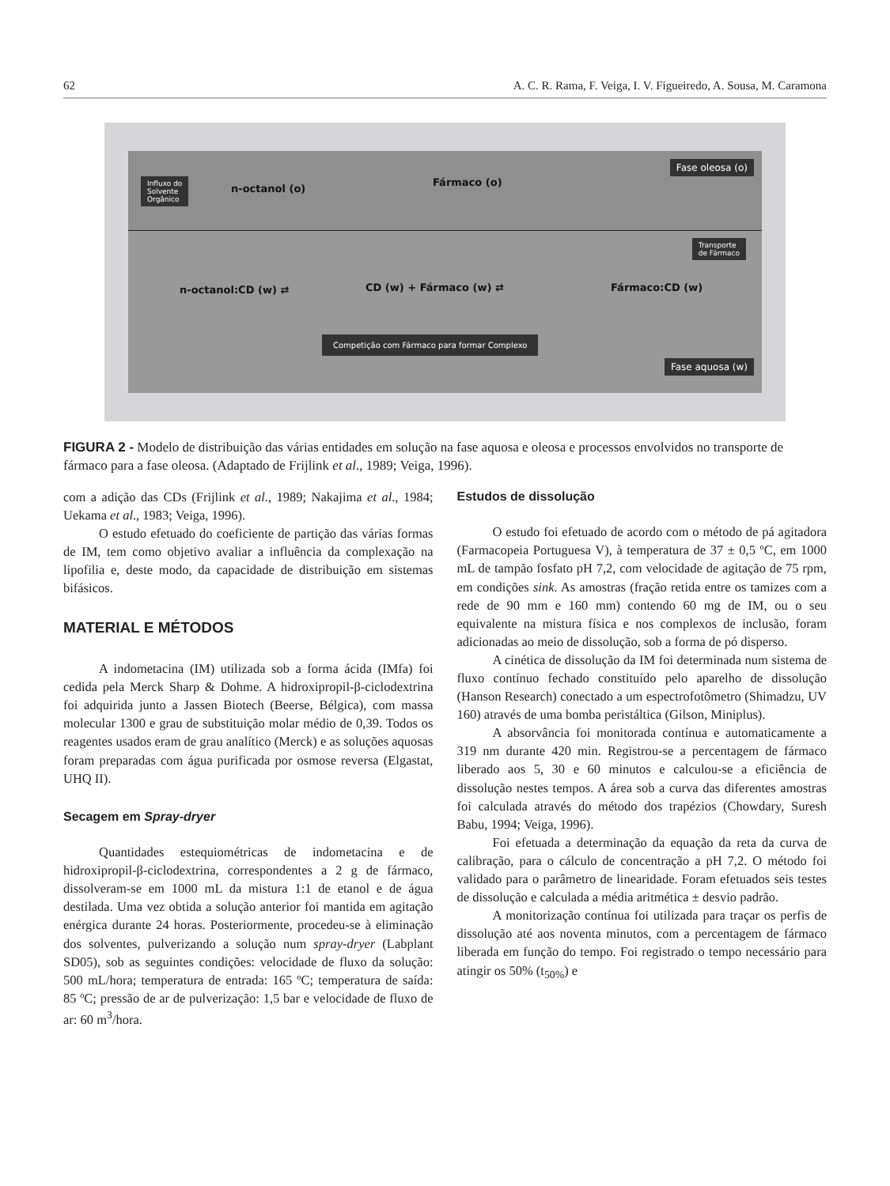62 A. C. R. Rama, F. Veiga, I. V. Figueiredo, A. Sousa, M. Caramona
Fase oleosa (o)
Influxo do
Solvente
Orgânico
n-octanol (o)
Fármaco (o)
Transporte
de Fármaco
n-octanol:CD (w) ⇄ CD (w) + Fármaco (w) ⇄ Fármaco:CD (w)
Competição com Fármaco para formar Complexo
Fase aquosa (w)
FIGURA 2 - Modelo de distribuição das várias entidades em solução na fase aquosa e oleosa e processos envolvidos no transporte de fármaco para a fase oleosa. (Adaptado de Frijlink et al., 1989; Veiga, 1996).
com a adição das CDs (Frijlink et al., 1989; Nakajima et al., 1984; Uekama et al., 1983; Veiga, 1996).
O estudo efetuado do coeficiente de partição das várias formas de IM, tem como objetivo avaliar a influência da complexação na lipofilia e, deste modo, da capacidade de distribuição em sistemas bifásicos.
MATERIAL E MÉTODOS
A indometacina (IM) utilizada sob a forma ácida (IMfa) foi cedida pela Merck Sharp & Dohme. A hidroxipropil-β-ciclodextrina foi adquirida junto a Jassen Biotech (Beerse, Bélgica), com massa molecular 1300 e grau de substituição molar médio de 0,39. Todos os reagentes usados eram de grau analítico (Merck) e as soluções aquosas foram preparadas com água purificada por osmose reversa (Elgastat, UHQ II).
Secagem em Spray-dryer
Quantidades estequiométricas de indometacina e de hidroxipropil-β-ciclodextrina, correspondentes a 2 g de fármaco, dissolveram-se em 1000 mL da mistura 1:1 de etanol e de água destilada. Uma vez obtida a solução anterior foi mantida em agitação enérgica durante 24 horas. Posteriormente, procedeu-se à eliminação dos solventes, pulverizando a solução num spray-dryer (Labplant SD05), sob as seguintes condições: velocidade de fluxo da solução: 500 mL/hora; temperatura de entrada: 165 ºC; temperatura de saída: 85 ºC; pressão de ar de pulverização: 1,5 bar e velocidade de fluxo de ar: 60 m<sup>3</sup>/hora.
Estudos de dissolução
O estudo foi efetuado de acordo com o método de pá agitadora (Farmacopeia Portuguesa V), à temperatura de 37 ± 0,5 ºC, em 1000 mL de tampão fosfato pH 7,2, com velocidade de agitação de 75 rpm, em condições sink. As amostras (fração retida entre os tamizes com a rede de 90 mm e 160 mm) contendo 60 mg de IM, ou o seu equivalente na mistura física e nos complexos de inclusão, foram adicionadas ao meio de dissolução, sob a forma de pó disperso.
A cinética de dissolução da IM foi determinada num sistema de fluxo contínuo fechado constituído pelo aparelho de dissolução (Hanson Research) conectado a um espectrofotômetro (Shimadzu, UV 160) através de uma bomba peristáltica (Gilson, Miniplus).
A absorvância foi monitorada contínua e automaticamente a 319 nm durante 420 min. Registrou-se a percentagem de fármaco liberado aos 5, 30 e 60 minutos e calculou-se a eficiência de dissolução nestes tempos. A área sob a curva das diferentes amostras foi calculada através do método dos trapézios (Chowdary, Suresh Babu, 1994; Veiga, 1996).
Foi efetuada a determinação da equação da reta da curva de calibração, para o cálculo de concentração a pH 7,2. O método foi validado para o parâmetro de linearidade. Foram efetuados seis testes de dissolução e calculada a média aritmética ± desvio padrão.
A monitorização contínua foi utilizada para traçar os perfis de dissolução até aos noventa minutos, com a percentagem de fármaco liberada em função do tempo. Foi registrado o tempo necessário para atingir os 50% (t<sub>50%</sub>) e